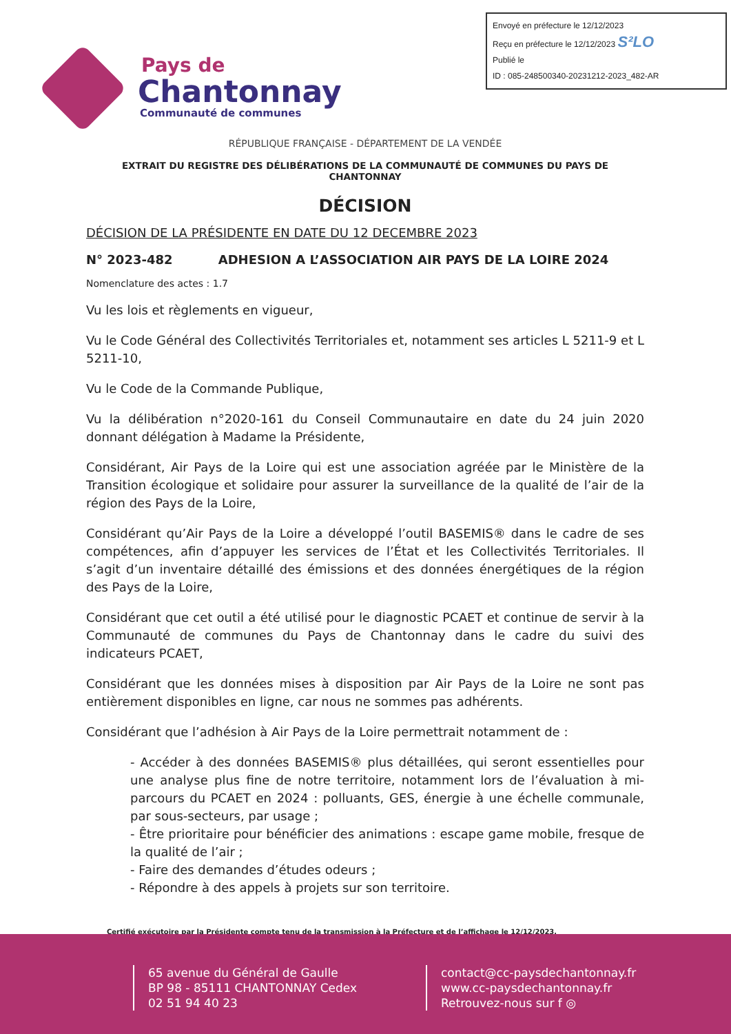Envoyé en préfecture le 12/12/2023
Reçu en préfecture le 12/12/2023 S²LO
Publié le
ID : 085-248500340-20231212-2023_482-AR
Pays de
Chantonnay
Communauté de communes
RÉPUBLIQUE FRANÇAISE - DÉPARTEMENT DE LA VENDÉE
EXTRAIT DU REGISTRE DES DÉLIBÉRATIONS DE LA COMMUNAUTÉ DE COMMUNES DU PAYS DE CHANTONNAY
DÉCISION
DÉCISION DE LA PRÉSIDENTE EN DATE DU 12 DECEMBRE 2023
N° 2023-482 ADHESION A L’ASSOCIATION AIR PAYS DE LA LOIRE 2024
Nomenclature des actes : 1.7
Vu les lois et règlements en vigueur,
Vu le Code Général des Collectivités Territoriales et, notamment ses articles L 5211-9 et L 5211-10,
Vu le Code de la Commande Publique,
Vu la délibération n°2020-161 du Conseil Communautaire en date du 24 juin 2020 donnant délégation à Madame la Présidente,
Considérant, Air Pays de la Loire qui est une association agréée par le Ministère de la Transition écologique et solidaire pour assurer la surveillance de la qualité de l’air de la région des Pays de la Loire,
Considérant qu’Air Pays de la Loire a développé l’outil BASEMIS® dans le cadre de ses compétences, afin d’appuyer les services de l’État et les Collectivités Territoriales. Il s’agit d’un inventaire détaillé des émissions et des données énergétiques de la région des Pays de la Loire,
Considérant que cet outil a été utilisé pour le diagnostic PCAET et continue de servir à la Communauté de communes du Pays de Chantonnay dans le cadre du suivi des indicateurs PCAET,
Considérant que les données mises à disposition par Air Pays de la Loire ne sont pas entièrement disponibles en ligne, car nous ne sommes pas adhérents.
Considérant que l’adhésion à Air Pays de la Loire permettrait notamment de :
- Accéder à des données BASEMIS® plus détaillées, qui seront essentielles pour une analyse plus fine de notre territoire, notamment lors de l’évaluation à mi-parcours du PCAET en 2024 : polluants, GES, énergie à une échelle communale, par sous-secteurs, par usage ;
- Être prioritaire pour bénéficier des animations : escape game mobile, fresque de la qualité de l’air ;
- Faire des demandes d’études odeurs ;
- Répondre à des appels à projets sur son territoire.
Certifié exécutoire par la Présidente compte tenu de la transmission à la Préfecture et de l’affichage le 12/12/2023.
65 avenue du Général de Gaulle
BP 98 - 85111 CHANTONNAY Cedex
02 51 94 40 23
contact@cc-paysdechantonnay.fr
www.cc-paysdechantonnay.fr
Retrouvez-nous sur f ◎